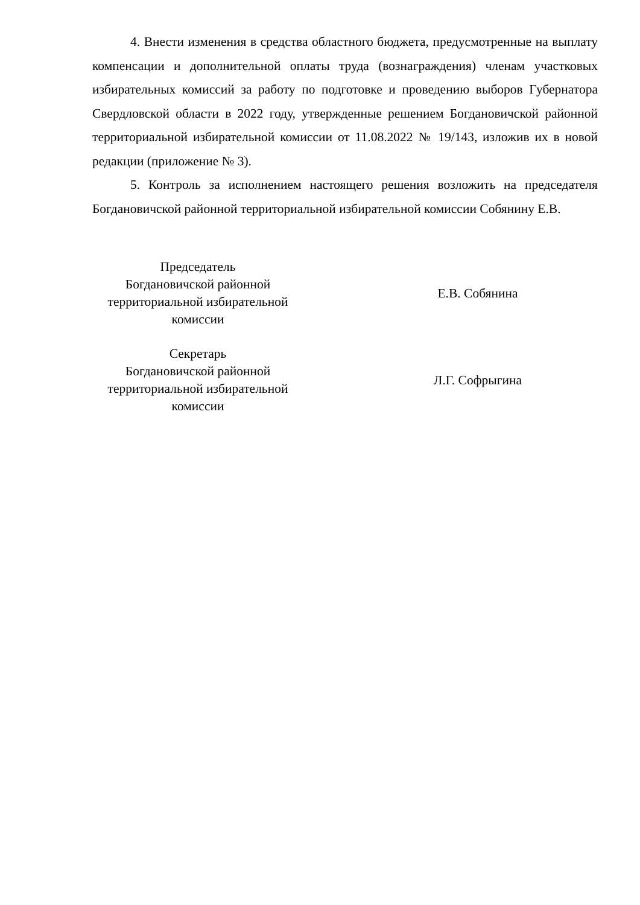4. Внести изменения в средства областного бюджета, предусмотренные на выплату компенсации и дополнительной оплаты труда (вознаграждения) членам участковых избирательных комиссий за работу по подготовке и проведению выборов Губернатора Свердловской области в 2022 году, утвержденные решением Богдановичской районной территориальной избирательной комиссии от 11.08.2022 № 19/143, изложив их в новой редакции (приложение № 3).
5. Контроль за исполнением настоящего решения возложить на председателя Богдановичской районной территориальной избирательной комиссии Собянину Е.В.
Председатель
Богдановичской районной
территориальной избирательной
комиссии
Е.В. Собянина
Секретарь
Богдановичской районной
территориальной избирательной
комиссии
Л.Г. Софрыгина